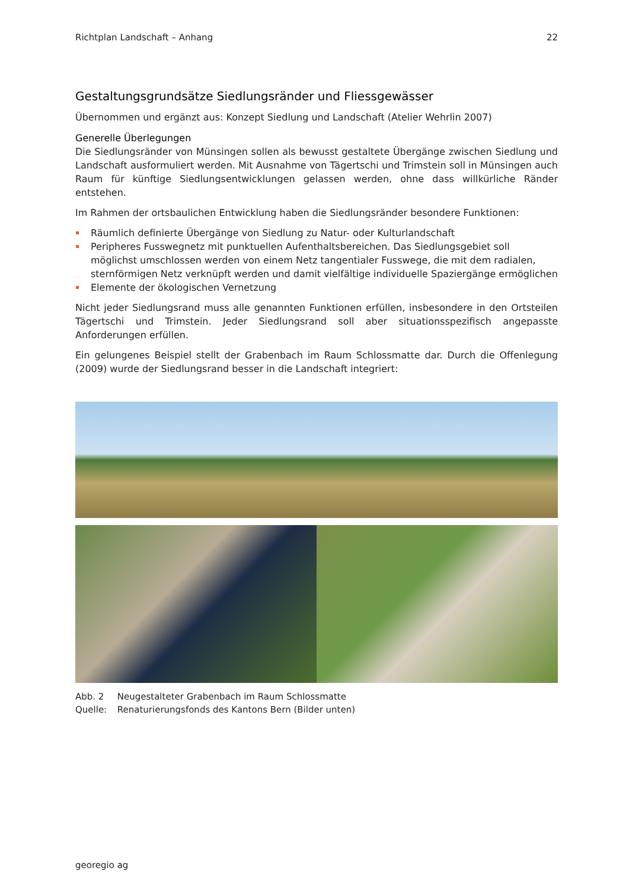Richtplan Landschaft – Anhang 22
Gestaltungsgrundsätze Siedlungsränder und Fliessgewässer
Übernommen und ergänzt aus: Konzept Siedlung und Landschaft (Atelier Wehrlin 2007)
Generelle Überlegungen
Die Siedlungsränder von Münsingen sollen als bewusst gestaltete Übergänge zwischen Siedlung und Landschaft ausformuliert werden. Mit Ausnahme von Tägertschi und Trimstein soll in Münsingen auch Raum für künftige Siedlungsentwicklungen gelassen werden, ohne dass willkürliche Ränder entstehen.
Im Rahmen der ortsbaulichen Entwicklung haben die Siedlungsränder besondere Funktionen:
Räumlich definierte Übergänge von Siedlung zu Natur- oder Kulturlandschaft
Peripheres Fusswegnetz mit punktuellen Aufenthaltsbereichen. Das Siedlungsgebiet soll möglichst umschlossen werden von einem Netz tangentialer Fusswege, die mit dem radialen, sternförmigen Netz verknüpft werden und damit vielfältige individuelle Spaziergänge ermöglichen
Elemente der ökologischen Vernetzung
Nicht jeder Siedlungsrand muss alle genannten Funktionen erfüllen, insbesondere in den Ortsteilen Tägertschi und Trimstein. Jeder Siedlungsrand soll aber situationsspezifisch angepasste Anforderungen erfüllen.
Ein gelungenes Beispiel stellt der Grabenbach im Raum Schlossmatte dar. Durch die Offenlegung (2009) wurde der Siedlungsrand besser in die Landschaft integriert:
Abb. 2 Neugestalteter Grabenbach im Raum Schlossmatte
Quelle: Renaturierungsfonds des Kantons Bern (Bilder unten)
georegio ag